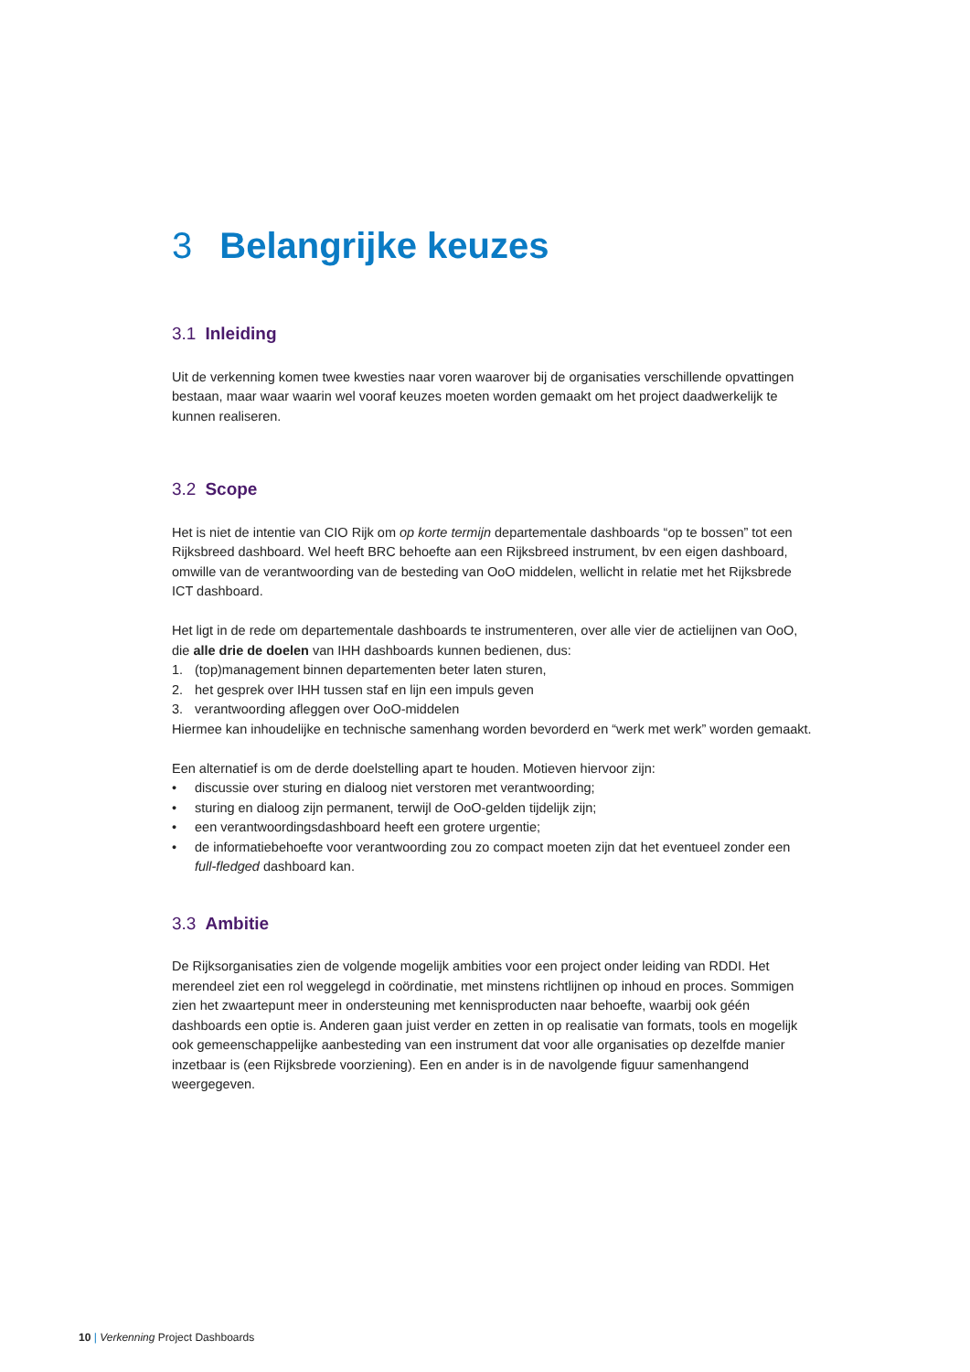3 Belangrijke keuzes
3.1 Inleiding
Uit de verkenning komen twee kwesties naar voren waarover bij de organisaties verschillende opvattingen bestaan, maar waar waarin wel vooraf keuzes moeten worden gemaakt om het project daadwerkelijk te kunnen realiseren.
3.2 Scope
Het is niet de intentie van CIO Rijk om op korte termijn departementale dashboards “op te bossen” tot een Rijksbreed dashboard. Wel heeft BRC behoefte aan een Rijksbreed instrument, bv een eigen dashboard, omwille van de verantwoording van de besteding van OoO middelen, wellicht in relatie met het Rijksbrede ICT dashboard.
Het ligt in de rede om departementale dashboards te instrumenteren, over alle vier de actielijnen van OoO, die alle drie de doelen van IHH dashboards kunnen bedienen, dus:
1. (top)management binnen departementen beter laten sturen,
2. het gesprek over IHH tussen staf en lijn een impuls geven
3. verantwoording afleggen over OoO-middelen
Hiermee kan inhoudelijke en technische samenhang worden bevorderd en “werk met werk” worden gemaakt.
Een alternatief is om de derde doelstelling apart te houden. Motieven hiervoor zijn:
• discussie over sturing en dialoog niet verstoren met verantwoording;
• sturing en dialoog zijn permanent, terwijl de OoO-gelden tijdelijk zijn;
• een verantwoordingsdashboard heeft een grotere urgentie;
• de informatiebehoefte voor verantwoording zou zo compact moeten zijn dat het eventueel zonder een full-fledged dashboard kan.
3.3 Ambitie
De Rijksorganisaties zien de volgende mogelijk ambities voor een project onder leiding van RDDI. Het merendeel ziet een rol weggelegd in coördinatie, met minstens richtlijnen op inhoud en proces. Sommigen zien het zwaartepunt meer in ondersteuning met kennisproducten naar behoefte, waarbij ook géén dashboards een optie is. Anderen gaan juist verder en zetten in op realisatie van formats, tools en mogelijk ook gemeenschappelijke aanbesteding van een instrument dat voor alle organisaties op dezelfde manier inzetbaar is (een Rijksbrede voorziening). Een en ander is in de navolgende figuur samenhangend weergegeven.
10 | Verkenning Project Dashboards